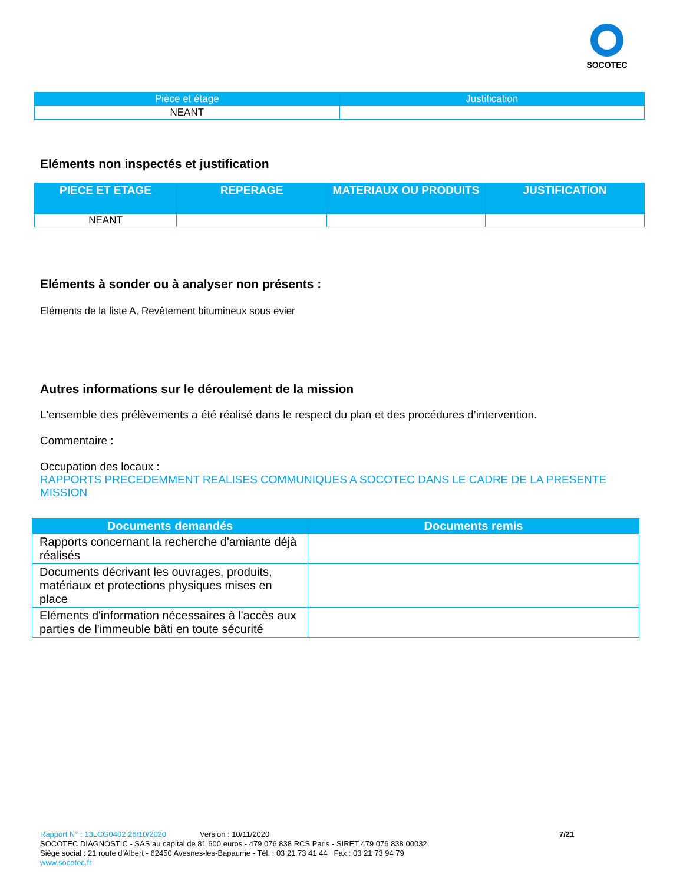SOCOTEC
| Pièce et étage | Justification |
| --- | --- |
| NEANT | |
Eléments non inspectés et justification
| PIECE ET ETAGE | REPERAGE | MATERIAUX OU PRODUITS | JUSTIFICATION |
| --- | --- | --- | --- |
| NEANT | | | |
Eléments à sonder ou à analyser non présents :
Eléments de la liste A, Revêtement bitumineux sous evier
Autres informations sur le déroulement de la mission
L'ensemble des prélèvements a été réalisé dans le respect du plan et des procédures d’intervention.
Commentaire :
Occupation des locaux :
RAPPORTS PRECEDEMMENT REALISES COMMUNIQUES A SOCOTEC DANS LE CADRE DE LA PRESENTE MISSION
| Documents demandés | Documents remis |
| --- | --- |
| Rapports concernant la recherche d'amiante déjà réalisés | |
| Documents décrivant les ouvrages, produits, matériaux et protections physiques mises en place | |
| Eléments d'information nécessaires à l'accès aux parties de l'immeuble bâti en toute sécurité | |
Rapport N° : 13LCG0402 26/10/2020 Version : 10/11/2020 7/21
SOCOTEC DIAGNOSTIC - SAS au capital de 81 600 euros - 479 076 838 RCS Paris - SIRET 479 076 838 00032
Siège social : 21 route d'Albert - 62450 Avesnes-les-Bapaume - Tél. : 03 21 73 41 44 Fax : 03 21 73 94 79
www.socotec.fr